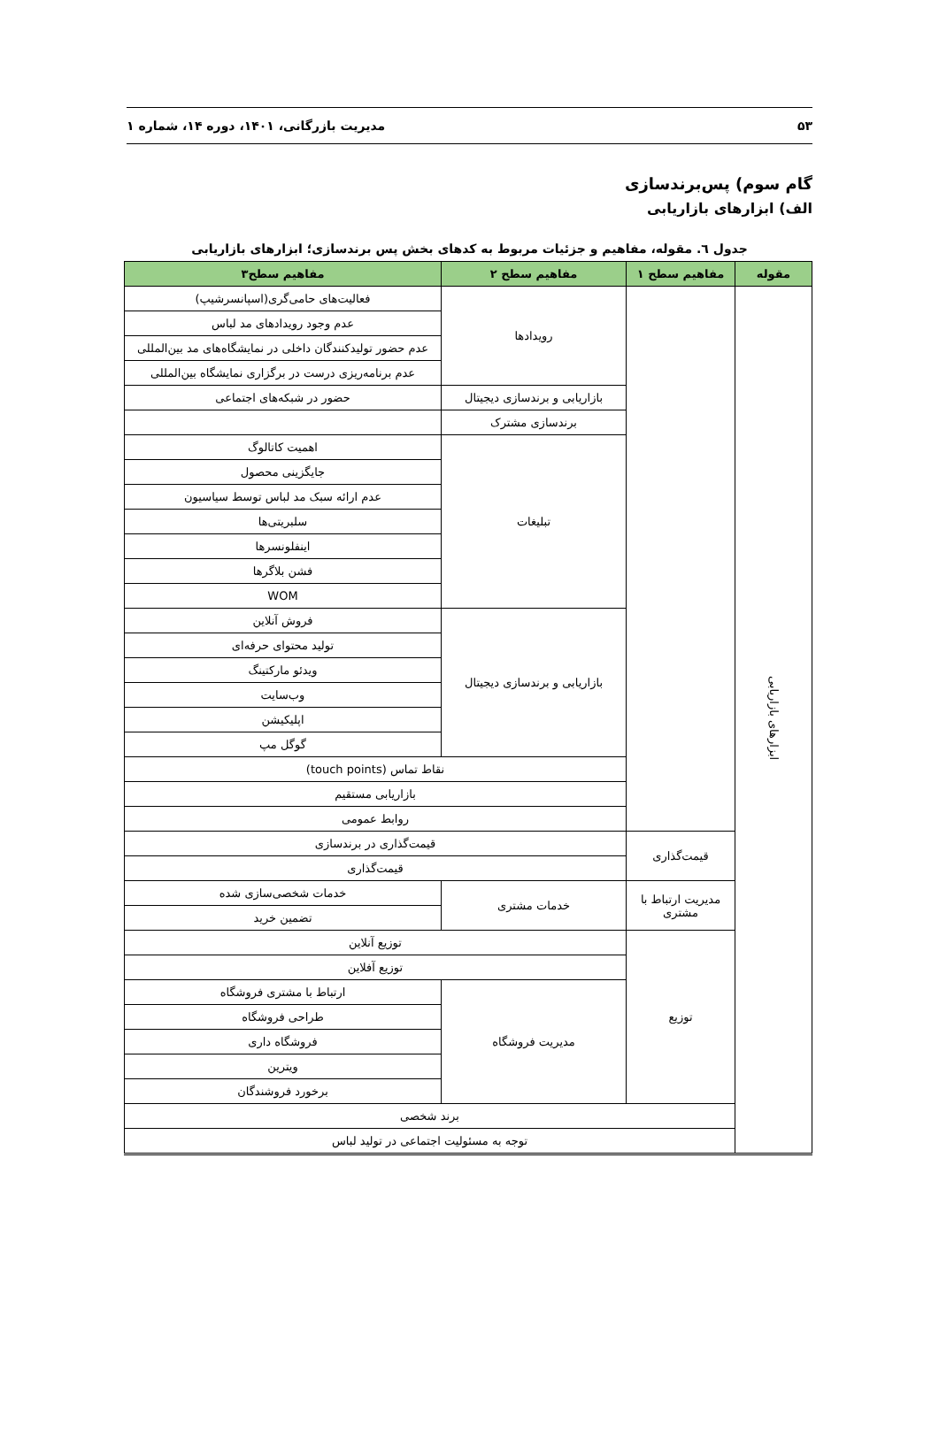۵۳ مدیریت بازرگانی، ۱۴۰۱، دوره ۱۴، شماره ۱
گام سوم) پس‌برندسازی
الف) ابزارهای بازاریابی
جدول ٦. مقوله، مفاهیم و جزئیات مربوط به کدهای بخش پس برندسازی؛ ابزارهای بازاریابی
| مقوله | مفاهیم سطح ۱ | مفاهیم سطح ۲ | مفاهیم سطح۳ |
| --- | --- | --- | --- |
| ابزارهای بازاریابی | | رویدادها | فعالیت‌های حامی‌گری(اسپانسرشیپ) |
| | | | عدم وجود رویدادهای مد لباس |
| | | | عدم حضور تولیدکنندگان داخلی در نمایشگاه‌های مد بین‌المللی |
| | | | عدم برنامه‌ریزی درست در برگزاری نمایشگاه بین‌المللی |
| | | بازاریابی و برندسازی دیجیتال | حضور در شبکه‌های اجتماعی |
| | | برندسازی مشترک | |
| | | تبلیغات | اهمیت کاتالوگ |
| | | | جایگزینی محصول |
| | | | عدم ارائه سبک مد لباس توسط سیاسیون |
| | | | سلبریتی‌ها |
| | | | اینفلونسرها |
| | | | فشن بلاگرها |
| | | | WOM |
| | | بازاریابی و برندسازی دیجیتال | فروش آنلاین |
| | | | تولید محتوای حرفه‌ای |
| | | | ویدئو مارکتینگ |
| | | | وب‌سایت |
| | | | اپلیکیشن |
| | | | گوگل مپ |
| | | نقاط تماس (touch points) | |
| | | بازاریابی مستقیم | |
| | | روابط عمومی | |
| | قیمت‌گذاری | قیمت‌گذاری در برندسازی | |
| | | قیمت‌گذاری | |
| | مدیریت ارتباط با مشتری | خدمات مشتری | خدمات شخصی‌سازی شده |
| | | | تضمین خرید |
| | توزیع | توزیع آنلاین | |
| | | توزیع آفلاین | |
| | | مدیریت فروشگاه | ارتباط با مشتری فروشگاه |
| | | | طراحی فروشگاه |
| | | | فروشگاه داری |
| | | | ویترین |
| | | | برخورد فروشندگان |
| | برند شخصی | | |
| | توجه به مسئولیت اجتماعی در تولید لباس | | |